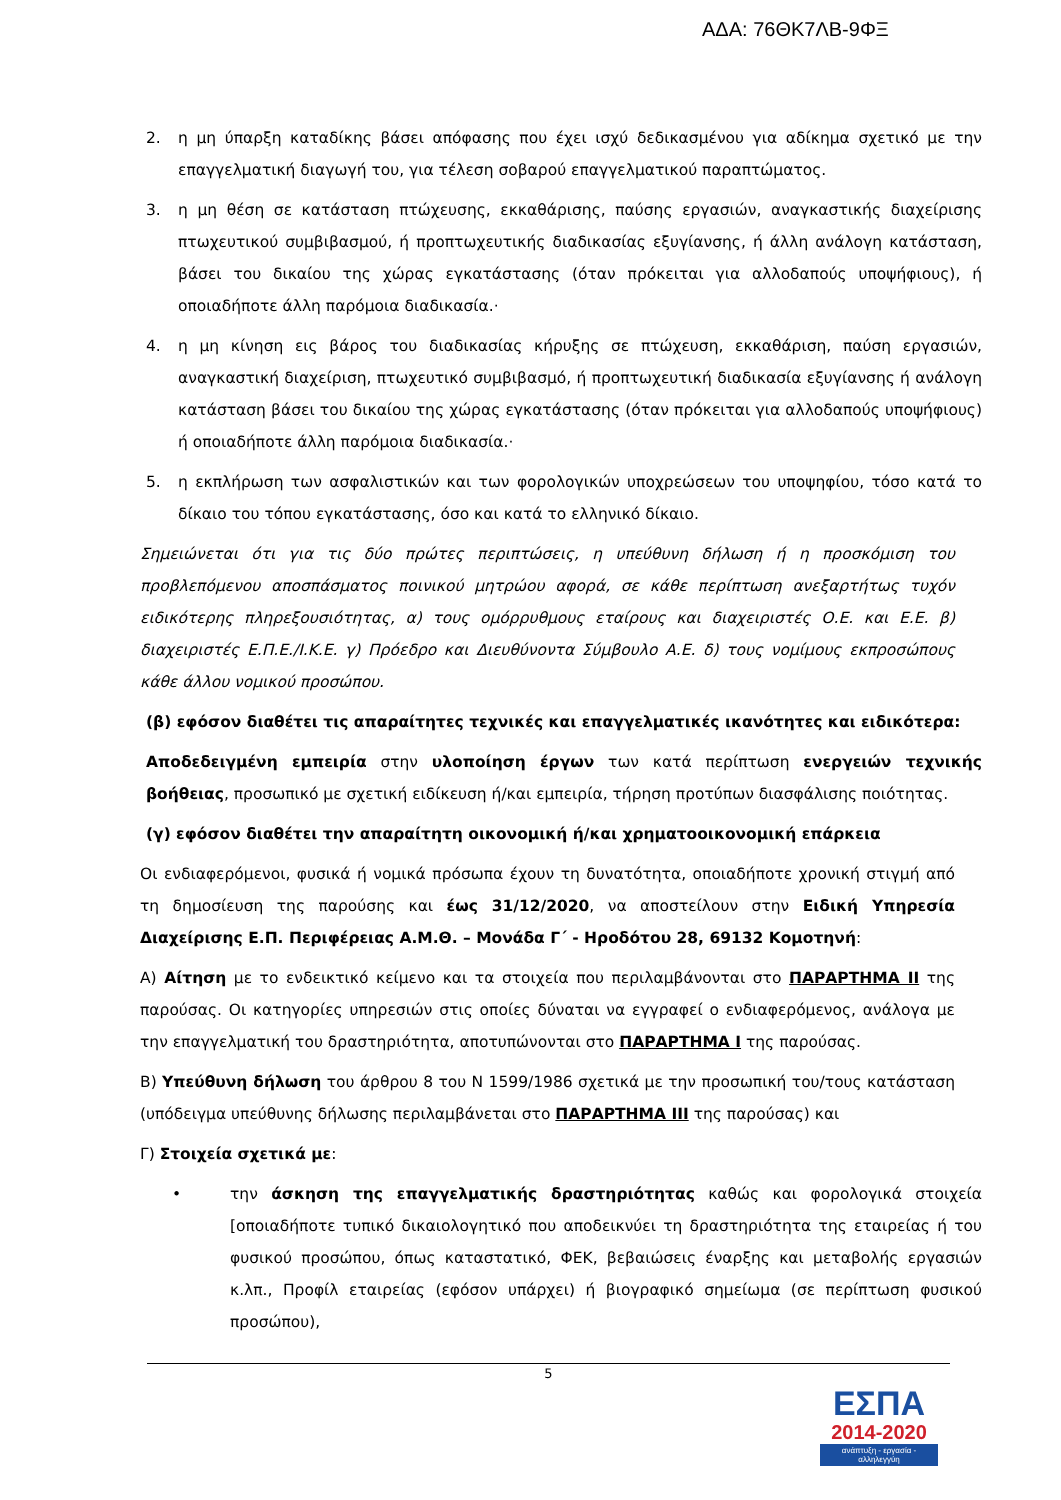ΑΔΑ: 76ΘΚ7ΛΒ-9ΦΞ
2. η μη ύπαρξη καταδίκης βάσει απόφασης που έχει ισχύ δεδικασμένου για αδίκημα σχετικό με την επαγγελματική διαγωγή του, για τέλεση σοβαρού επαγγελματικού παραπτώματος.
3. η μη θέση σε κατάσταση πτώχευσης, εκκαθάρισης, παύσης εργασιών, αναγκαστικής διαχείρισης πτωχευτικού συμβιβασμού, ή προπτωχευτικής διαδικασίας εξυγίανσης, ή άλλη ανάλογη κατάσταση, βάσει του δικαίου της χώρας εγκατάστασης (όταν πρόκειται για αλλοδαπούς υποψήφιους), ή οποιαδήποτε άλλη παρόμοια διαδικασία.·
4. η μη κίνηση εις βάρος του διαδικασίας κήρυξης σε πτώχευση, εκκαθάριση, παύση εργασιών, αναγκαστική διαχείριση, πτωχευτικό συμβιβασμό, ή προπτωχευτική διαδικασία εξυγίανσης ή ανάλογη κατάσταση βάσει του δικαίου της χώρας εγκατάστασης (όταν πρόκειται για αλλοδαπούς υποψήφιους) ή οποιαδήποτε άλλη παρόμοια διαδικασία.·
5. η εκπλήρωση των ασφαλιστικών και των φορολογικών υποχρεώσεων του υποψηφίου, τόσο κατά το δίκαιο του τόπου εγκατάστασης, όσο και κατά το ελληνικό δίκαιο.
Σημειώνεται ότι για τις δύο πρώτες περιπτώσεις, η υπεύθυνη δήλωση ή η προσκόμιση του προβλεπόμενου αποσπάσματος ποινικού μητρώου αφορά, σε κάθε περίπτωση ανεξαρτήτως τυχόν ειδικότερης πληρεξουσιότητας, α) τους ομόρρυθμους εταίρους και διαχειριστές Ο.Ε. και Ε.Ε. β) διαχειριστές Ε.Π.Ε./Ι.Κ.Ε. γ) Πρόεδρο και Διευθύνοντα Σύμβουλο Α.Ε. δ) τους νομίμους εκπροσώπους κάθε άλλου νομικού προσώπου.
(β) εφόσον διαθέτει τις απαραίτητες τεχνικές και επαγγελματικές ικανότητες και ειδικότερα:
Αποδεδειγμένη εμπειρία στην υλοποίηση έργων των κατά περίπτωση ενεργειών τεχνικής βοήθειας, προσωπικό με σχετική ειδίκευση ή/και εμπειρία, τήρηση προτύπων διασφάλισης ποιότητας.
(γ) εφόσον διαθέτει την απαραίτητη οικονομική ή/και χρηματοοικονομική επάρκεια
Οι ενδιαφερόμενοι, φυσικά ή νομικά πρόσωπα έχουν τη δυνατότητα, οποιαδήποτε χρονική στιγμή από τη δημοσίευση της παρούσης και έως 31/12/2020, να αποστείλουν στην Ειδική Υπηρεσία Διαχείρισης Ε.Π. Περιφέρειας Α.Μ.Θ. – Μονάδα Γ΄ - Ηροδότου 28, 69132 Κομοτηνή:
Α) Αίτηση με το ενδεικτικό κείμενο και τα στοιχεία που περιλαμβάνονται στο ΠΑΡΑΡΤΗΜΑ ΙΙ της παρούσας. Οι κατηγορίες υπηρεσιών στις οποίες δύναται να εγγραφεί ο ενδιαφερόμενος, ανάλογα με την επαγγελματική του δραστηριότητα, αποτυπώνονται στο ΠΑΡΑΡΤΗΜΑ Ι της παρούσας.
Β) Υπεύθυνη δήλωση του άρθρου 8 του Ν 1599/1986 σχετικά με την προσωπική του/τους κατάσταση (υπόδειγμα υπεύθυνης δήλωσης περιλαμβάνεται στο ΠΑΡΑΡΤΗΜΑ ΙΙΙ της παρούσας) και
Γ) Στοιχεία σχετικά με:
• την άσκηση της επαγγελματικής δραστηριότητας καθώς και φορολογικά στοιχεία [οποιαδήποτε τυπικό δικαιολογητικό που αποδεικνύει τη δραστηριότητα της εταιρείας ή του φυσικού προσώπου, όπως καταστατικό, ΦΕΚ, βεβαιώσεις έναρξης και μεταβολής εργασιών κ.λπ., Προφίλ εταιρείας (εφόσον υπάρχει) ή βιογραφικό σημείωμα (σε περίπτωση φυσικού προσώπου),
5
ΕΣΠΑ
2014-2020
ανάπτυξη - εργασία - αλληλεγγύη